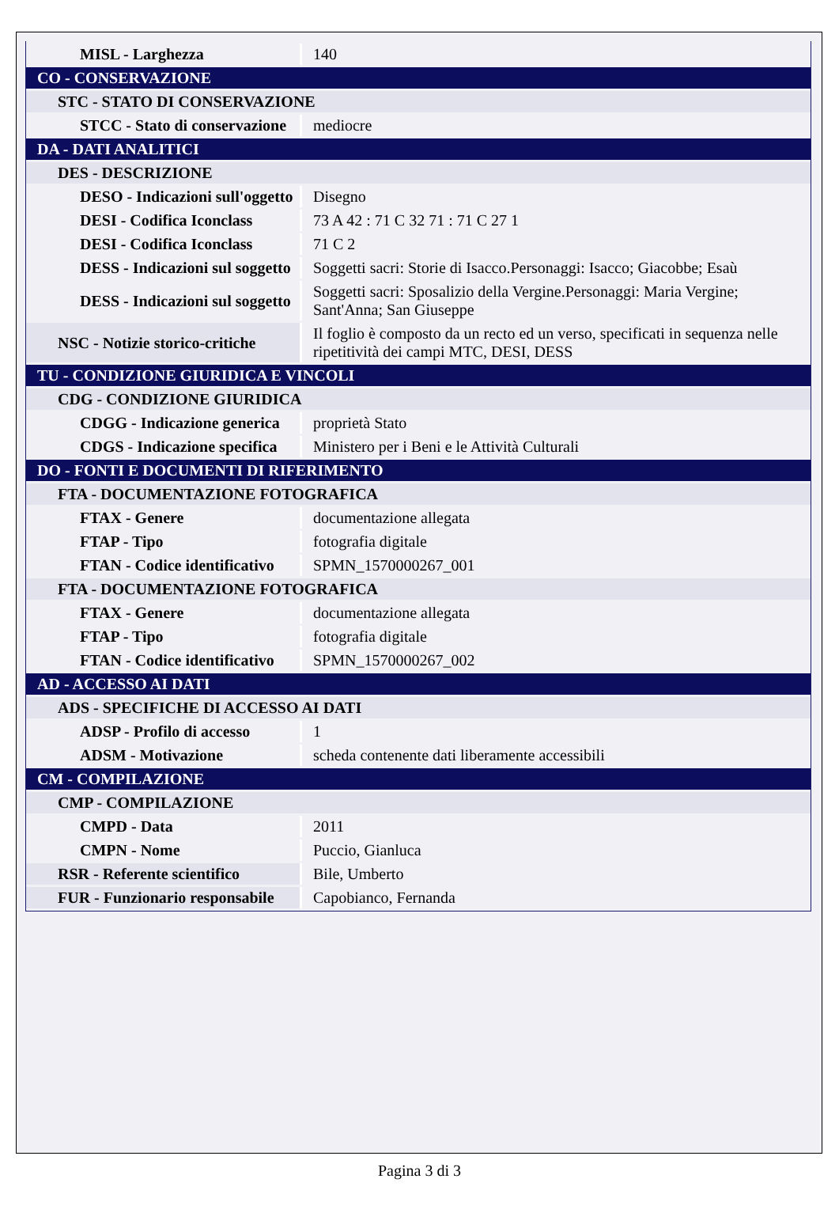| MISL - Larghezza | 140 |
| CO - CONSERVAZIONE | |
| STC - STATO DI CONSERVAZIONE | |
| STCC - Stato di conservazione | mediocre |
| DA - DATI ANALITICI | |
| DES - DESCRIZIONE | |
| DESO - Indicazioni sull'oggetto | Disegno |
| DESI - Codifica Iconclass | 73 A 42 : 71 C 32 71 : 71 C 27 1 |
| DESI - Codifica Iconclass | 71 C 2 |
| DESS - Indicazioni sul soggetto | Soggetti sacri: Storie di Isacco.Personaggi: Isacco; Giacobbe; Esaù |
| DESS - Indicazioni sul soggetto | Soggetti sacri: Sposalizio della Vergine.Personaggi: Maria Vergine; Sant'Anna; San Giuseppe |
| NSC - Notizie storico-critiche | Il foglio è composto da un recto ed un verso, specificati in sequenza nelle ripetitività dei campi MTC, DESI, DESS |
| TU - CONDIZIONE GIURIDICA E VINCOLI | |
| CDG - CONDIZIONE GIURIDICA | |
| CDGG - Indicazione generica | proprietà Stato |
| CDGS - Indicazione specifica | Ministero per i Beni e le Attività Culturali |
| DO - FONTI E DOCUMENTI DI RIFERIMENTO | |
| FTA - DOCUMENTAZIONE FOTOGRAFICA | |
| FTAX - Genere | documentazione allegata |
| FTAP - Tipo | fotografia digitale |
| FTAN - Codice identificativo | SPMN_1570000267_001 |
| FTA - DOCUMENTAZIONE FOTOGRAFICA | |
| FTAX - Genere | documentazione allegata |
| FTAP - Tipo | fotografia digitale |
| FTAN - Codice identificativo | SPMN_1570000267_002 |
| AD - ACCESSO AI DATI | |
| ADS - SPECIFICHE DI ACCESSO AI DATI | |
| ADSP - Profilo di accesso | 1 |
| ADSM - Motivazione | scheda contenente dati liberamente accessibili |
| CM - COMPILAZIONE | |
| CMP - COMPILAZIONE | |
| CMPD - Data | 2011 |
| CMPN - Nome | Puccio, Gianluca |
| RSR - Referente scientifico | Bile, Umberto |
| FUR - Funzionario responsabile | Capobianco, Fernanda |
Pagina 3 di 3